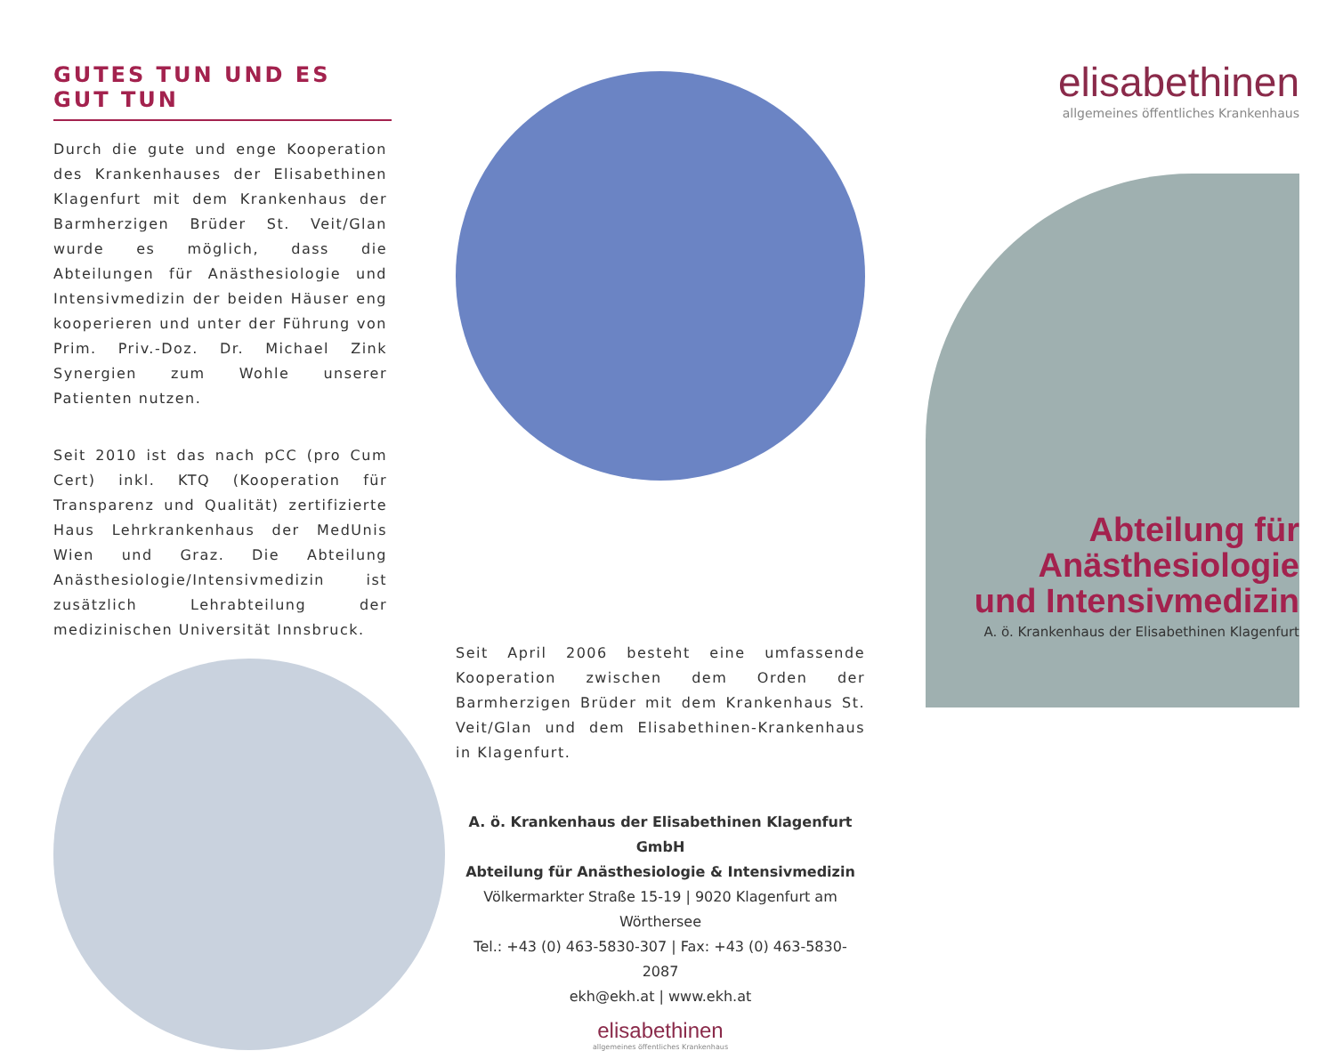GUTES TUN UND ES GUT TUN
Durch die gute und enge Kooperation des Krankenhauses der Elisabethinen Klagenfurt mit dem Krankenhaus der Barmherzigen Brüder St. Veit/Glan wurde es möglich, dass die Abteilungen für Anästhesiologie und Intensivmedizin der beiden Häuser eng kooperieren und unter der Führung von Prim. Priv.-Doz. Dr. Michael Zink Synergien zum Wohle unserer Patienten nutzen.
Seit 2010 ist das nach pCC (pro Cum Cert) inkl. KTQ (Kooperation für Transparenz und Qualität) zertifizierte Haus Lehrkrankenhaus der MedUnis Wien und Graz. Die Abteilung Anästhesiologie/Intensivmedizin ist zusätzlich Lehrabteilung der medizinischen Universität Innsbruck.
Seit April 2006 besteht eine umfassende Kooperation zwischen dem Orden der Barmherzigen Brüder mit dem Krankenhaus St. Veit/Glan und dem Elisabethinen-Krankenhaus in Klagenfurt.
A. ö. Krankenhaus der Elisabethinen Klagenfurt GmbH
Abteilung für Anästhesiologie & Intensivmedizin
Völkermarkter Straße 15-19 | 9020 Klagenfurt am Wörthersee
Tel.: +43 (0) 463-5830-307 | Fax: +43 (0) 463-5830-2087
ekh@ekh.at | www.ekh.at
elisabethinen
allgemeines öffentliches Krankenhaus
elisabethinen
allgemeines öffentliches Krankenhaus
Abteilung für
Anästhesiologie
und Intensivmedizin
A. ö. Krankenhaus der Elisabethinen Klagenfurt